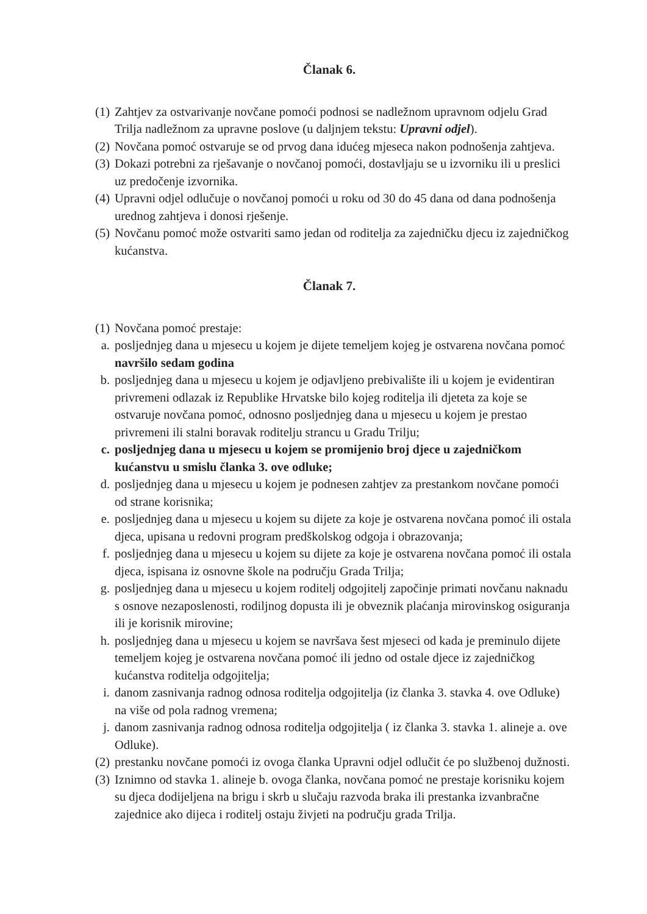Članak 6.
(1) Zahtjev za ostvarivanje novčane pomoći podnosi se nadležnom upravnom odjelu Grad Trilja nadležnom za upravne poslove (u daljnjem tekstu: Upravni odjel).
(2) Novčana pomoć ostvaruje se od prvog dana idućeg mjeseca nakon podnošenja zahtjeva.
(3) Dokazi potrebni za rješavanje o novčanoj pomoći, dostavljaju se u izvorniku ili u preslici uz predočenje izvornika.
(4) Upravni odjel odlučuje o novčanoj pomoći u roku od 30 do 45 dana od dana podnošenja urednog zahtjeva i donosi rješenje.
(5) Novčanu pomoć može ostvariti samo jedan od roditelja za zajedničku djecu iz zajedničkog kućanstva.
Članak 7.
(1) Novčana pomoć prestaje:
a. posljednjeg dana u mjesecu u kojem je dijete temeljem kojeg je ostvarena novčana pomoć navršilo sedam godina
b. posljednjeg dana u mjesecu u kojem je odjavljeno prebivalište ili u kojem je evidentiran privremeni odlazak iz Republike Hrvatske bilo kojeg roditelja ili djeteta za koje se ostvaruje novčana pomoć, odnosno posljednjeg dana u mjesecu u kojem je prestao privremeni ili stalni boravak roditelju strancu u Gradu Trilju;
c. posljednjeg dana u mjesecu u kojem se promijenio broj djece u zajedničkom kućanstvu u smislu članka 3. ove odluke;
d. posljednjeg dana u mjesecu u kojem je podnesen zahtjev za prestankom novčane pomoći od strane korisnika;
e. posljednjeg dana u mjesecu u kojem su dijete za koje je ostvarena novčana pomoć ili ostala djeca, upisana u redovni program predškolskog odgoja i obrazovanja;
f. posljednjeg dana u mjesecu u kojem su dijete za koje je ostvarena novčana pomoć ili ostala djeca, ispisana iz osnovne škole na području Grada Trilja;
g. posljednjeg dana u mjesecu u kojem roditelj odgojitelj započinje primati novčanu naknadu s osnove nezaposlenosti, rodiljnog dopusta ili je obveznik plaćanja mirovinskog osiguranja ili je korisnik mirovine;
h. posljednjeg dana u mjesecu u kojem se navršava šest mjeseci od kada je preminulo dijete temeljem kojeg je ostvarena novčana pomoć ili jedno od ostale djece iz zajedničkog kućanstva roditelja odgojitelja;
i. danom zasnivanja radnog odnosa roditelja odgojitelja (iz članka 3. stavka 4. ove Odluke) na više od pola radnog vremena;
j. danom zasnivanja radnog odnosa roditelja odgojitelja ( iz članka 3. stavka 1. alineje a. ove Odluke).
(2) prestanku novčane pomoći iz ovoga članka Upravni odjel odlučit će po službenoj dužnosti.
(3) Iznimno od stavka 1. alineje b. ovoga članka, novčana pomoć ne prestaje korisniku kojem su djeca dodijeljena na brigu i skrb u slučaju razvoda braka ili prestanka izvanbračne zajednice ako dijeca i roditelj ostaju živjeti na području grada Trilja.